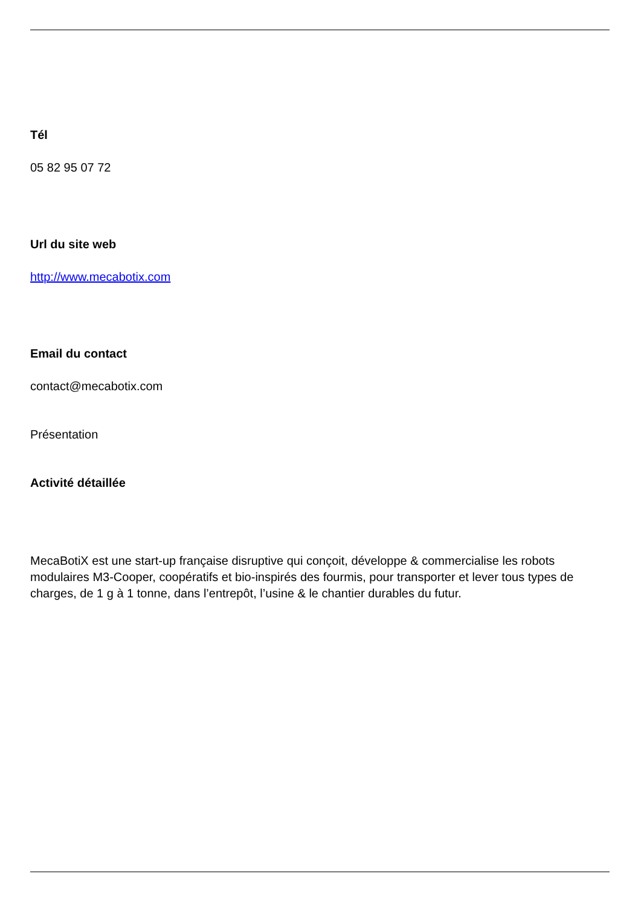Tél
05 82 95 07 72
Url du site web
http://www.mecabotix.com
Email du contact
contact@mecabotix.com
Présentation
Activité détaillée
MecaBotiX est une start-up française disruptive qui conçoit, développe & commercialise les robots modulaires M3-Cooper, coopératifs et bio-inspirés des fourmis, pour transporter et lever tous types de charges, de 1 g à 1 tonne, dans l’entrepôt, l’usine & le chantier durables du futur.